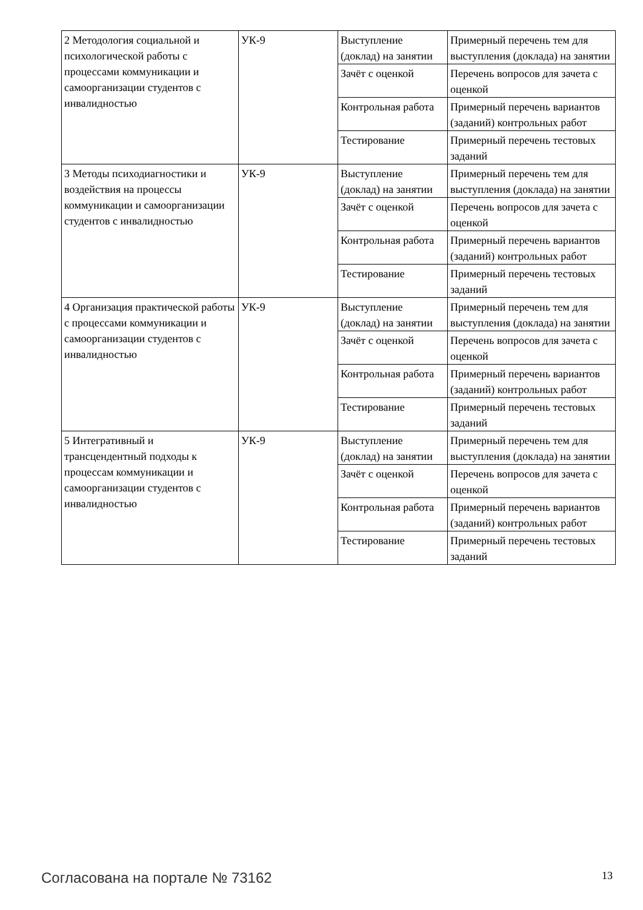| 2 Методология социальной и психологической работы с процессами коммуникации и самоорганизации студентов с инвалидностью | УК-9 | Выступление (доклад) на занятии | Примерный перечень тем для выступления (доклада) на занятии |
| | | Зачёт с оценкой | Перечень вопросов для зачета с оценкой |
| | | Контрольная работа | Примерный перечень вариантов (заданий) контрольных работ |
| | | Тестирование | Примерный перечень тестовых заданий |
| 3 Методы психодиагностики и воздействия на процессы коммуникации и самоорганизации студентов с инвалидностью | УК-9 | Выступление (доклад) на занятии | Примерный перечень тем для выступления (доклада) на занятии |
| | | Зачёт с оценкой | Перечень вопросов для зачета с оценкой |
| | | Контрольная работа | Примерный перечень вариантов (заданий) контрольных работ |
| | | Тестирование | Примерный перечень тестовых заданий |
| 4 Организация практической работы с процессами коммуникации и самоорганизации студентов с инвалидностью | УК-9 | Выступление (доклад) на занятии | Примерный перечень тем для выступления (доклада) на занятии |
| | | Зачёт с оценкой | Перечень вопросов для зачета с оценкой |
| | | Контрольная работа | Примерный перечень вариантов (заданий) контрольных работ |
| | | Тестирование | Примерный перечень тестовых заданий |
| 5 Интегративный и трансцендентный подходы к процессам коммуникации и самоорганизации студентов с инвалидностью | УК-9 | Выступление (доклад) на занятии | Примерный перечень тем для выступления (доклада) на занятии |
| | | Зачёт с оценкой | Перечень вопросов для зачета с оценкой |
| | | Контрольная работа | Примерный перечень вариантов (заданий) контрольных работ |
| | | Тестирование | Примерный перечень тестовых заданий |
Согласована на портале № 73162 13